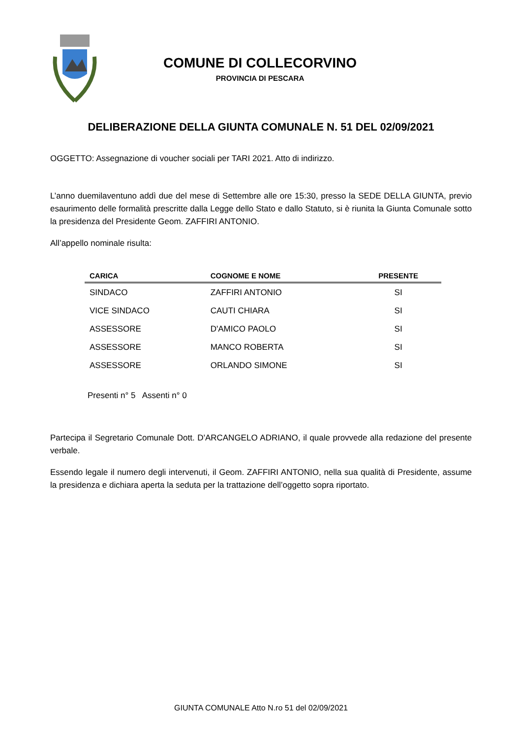COMUNE DI COLLECORVINO
PROVINCIA DI PESCARA
DELIBERAZIONE DELLA GIUNTA COMUNALE N. 51 DEL 02/09/2021
OGGETTO: Assegnazione di voucher sociali per TARI 2021. Atto di indirizzo.
L’anno duemilaventuno addì due del mese di Settembre alle ore 15:30, presso la SEDE DELLA GIUNTA, previo esaurimento delle formalità prescritte dalla Legge dello Stato e dallo Statuto, si è riunita la Giunta Comunale sotto la presidenza del Presidente Geom. ZAFFIRI ANTONIO.
All’appello nominale risulta:
| CARICA | COGNOME E NOME | PRESENTE |
| --- | --- | --- |
| SINDACO | ZAFFIRI ANTONIO | SI |
| VICE SINDACO | CAUTI CHIARA | SI |
| ASSESSORE | D'AMICO PAOLO | SI |
| ASSESSORE | MANCO ROBERTA | SI |
| ASSESSORE | ORLANDO SIMONE | SI |
Presenti n° 5 Assenti n° 0
Partecipa il Segretario Comunale Dott. D'ARCANGELO ADRIANO, il quale provvede alla redazione del presente verbale.
Essendo legale il numero degli intervenuti, il Geom. ZAFFIRI ANTONIO, nella sua qualità di Presidente, assume la presidenza e dichiara aperta la seduta per la trattazione dell’oggetto sopra riportato.
GIUNTA COMUNALE Atto N.ro 51 del 02/09/2021